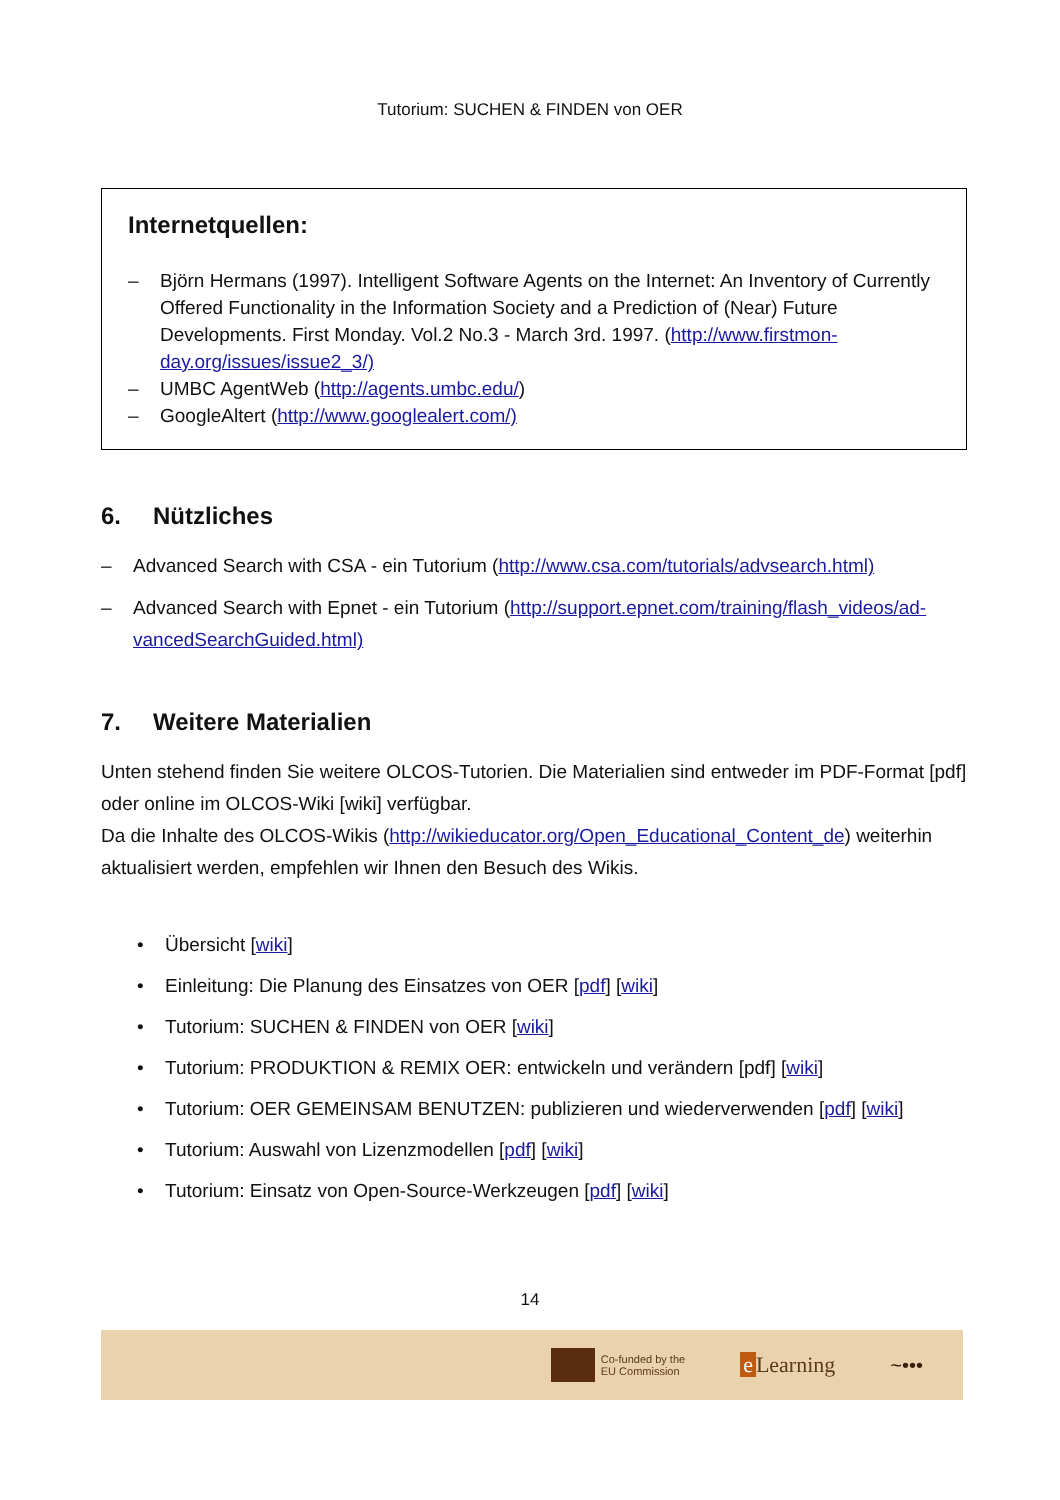Tutorium: SUCHEN & FINDEN von OER
Internetquellen:
– Björn Hermans (1997). Intelligent Software Agents on the Internet: An Inventory of Currently Offered Functionality in the Information Society and a Prediction of (Near) Future Developments. First Monday. Vol.2 No.3 - March 3rd. 1997. (http://www.firstmon-day.org/issues/issue2_3/)
– UMBC AgentWeb (http://agents.umbc.edu/)
– GoogleAltert (http://www.googlealert.com/)
6. Nützliches
– Advanced Search with CSA - ein Tutorium (http://www.csa.com/tutorials/advsearch.html)
– Advanced Search with Epnet - ein Tutorium (http://support.epnet.com/training/flash_videos/ad-vancedSearchGuided.html)
7. Weitere Materialien
Unten stehend finden Sie weitere OLCOS-Tutorien. Die Materialien sind entweder im PDF-Format [pdf] oder online im OLCOS-Wiki [wiki] verfügbar.
Da die Inhalte des OLCOS-Wikis (http://wikieducator.org/Open_Educational_Content_de) weiterhin aktualisiert werden, empfehlen wir Ihnen den Besuch des Wikis.
• Übersicht [wiki]
• Einleitung: Die Planung des Einsatzes von OER [pdf] [wiki]
• Tutorium: SUCHEN & FINDEN von OER [wiki]
• Tutorium: PRODUKTION & REMIX OER: entwickeln und verändern [pdf] [wiki]
• Tutorium: OER GEMEINSAM BENUTZEN: publizieren und wiederverwenden [pdf] [wiki]
• Tutorium: Auswahl von Lizenzmodellen [pdf] [wiki]
• Tutorium: Einsatz von Open-Source-Werkzeugen [pdf] [wiki]
14
Co-funded by the
EU Commission
e Learning ~•••